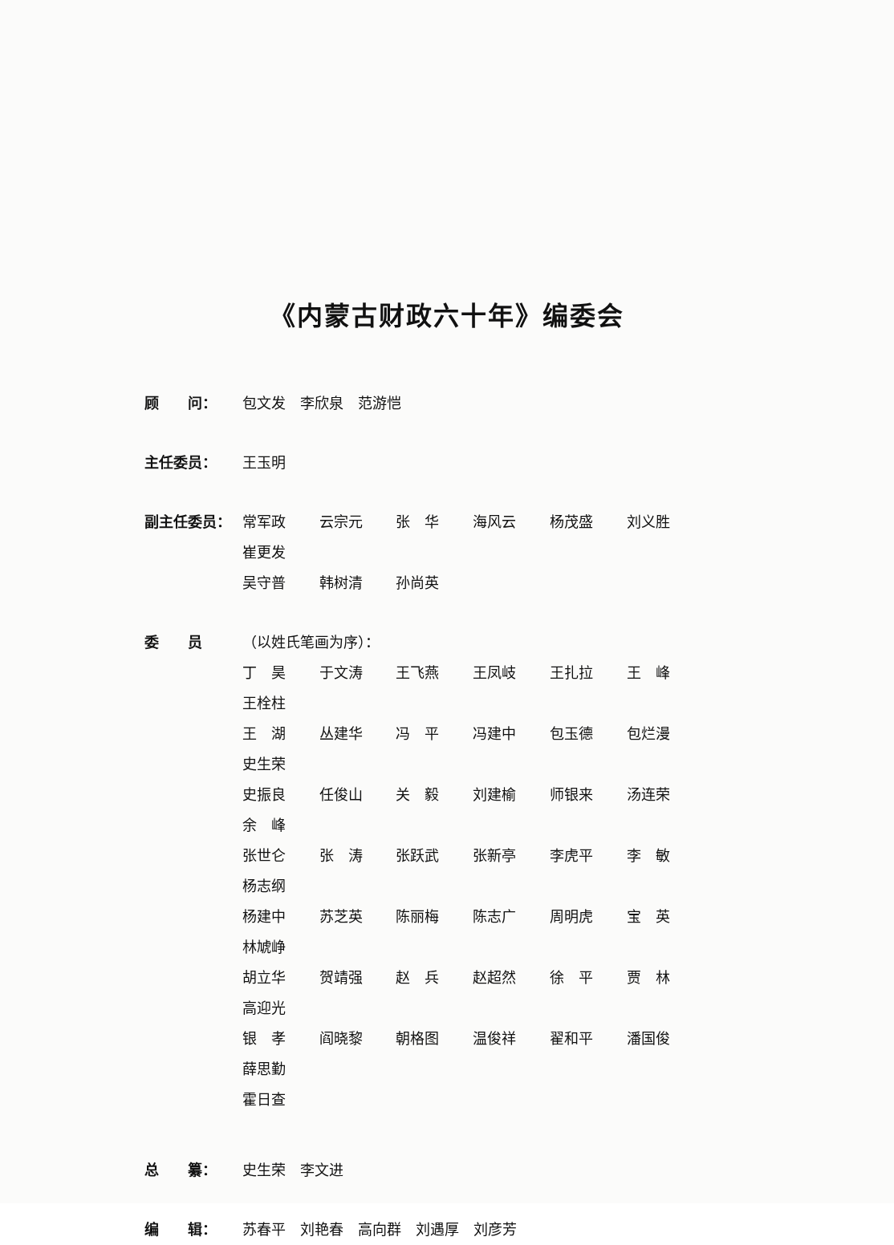《内蒙古财政六十年》编委会
顾　　问： 包文发　李欣泉　范游恺
主任委员： 王玉明
副主任委员： 常军政 云宗元 张　华 海风云 杨茂盛 刘义胜 崔更发
吴守普 韩树清 孙尚英
委　　员 （以姓氏笔画为序）：
丁　昊 于文涛 王飞燕 王凤岐 王扎拉 王　峰 王栓柱
王　湖 丛建华 冯　平 冯建中 包玉德 包烂漫 史生荣
史振良 任俊山 关　毅 刘建榆 师银来 汤连荣 余　峰
张世仑 张　涛 张跃武 张新亭 李虎平 李　敏 杨志纲
杨建中 苏芝英 陈丽梅 陈志广 周明虎 宝　英 林虓峥
胡立华 贺靖强 赵　兵 赵超然 徐　平 贾　林 高迎光
银　孝 阎晓黎 朝格图 温俊祥 翟和平 潘国俊 薛思勤
霍日查
总　　纂： 史生荣　李文进
编　　辑： 苏春平　刘艳春　高向群　刘遇厚　刘彦芳